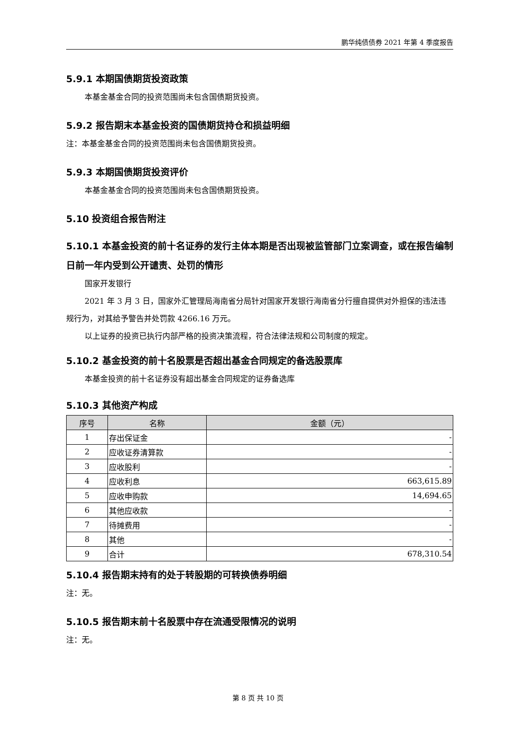鹏华纯债债券 2021 年第 4 季度报告
5.9.1 本期国债期货投资政策
本基金基金合同的投资范围尚未包含国债期货投资。
5.9.2 报告期末本基金投资的国债期货持仓和损益明细
注：本基金基金合同的投资范围尚未包含国债期货投资。
5.9.3 本期国债期货投资评价
本基金基金合同的投资范围尚未包含国债期货投资。
5.10 投资组合报告附注
5.10.1 本基金投资的前十名证券的发行主体本期是否出现被监管部门立案调查，或在报告编制日前一年内受到公开谴责、处罚的情形
国家开发银行
2021 年 3 月 3 日，国家外汇管理局海南省分局针对国家开发银行海南省分行擅自提供对外担保的违法违规行为，对其给予警告并处罚款 4266.16 万元。
以上证券的投资已执行内部严格的投资决策流程，符合法律法规和公司制度的规定。
5.10.2 基金投资的前十名股票是否超出基金合同规定的备选股票库
本基金投资的前十名证券没有超出基金合同规定的证券备选库
5.10.3 其他资产构成
| 序号 | 名称 | 金额（元） |
| --- | --- | --- |
| 1 | 存出保证金 | - |
| 2 | 应收证券清算款 | - |
| 3 | 应收股利 | - |
| 4 | 应收利息 | 663,615.89 |
| 5 | 应收申购款 | 14,694.65 |
| 6 | 其他应收款 | - |
| 7 | 待摊费用 | - |
| 8 | 其他 | - |
| 9 | 合计 | 678,310.54 |
5.10.4 报告期末持有的处于转股期的可转换债券明细
注：无。
5.10.5 报告期末前十名股票中存在流通受限情况的说明
注：无。
第 8 页 共 10 页